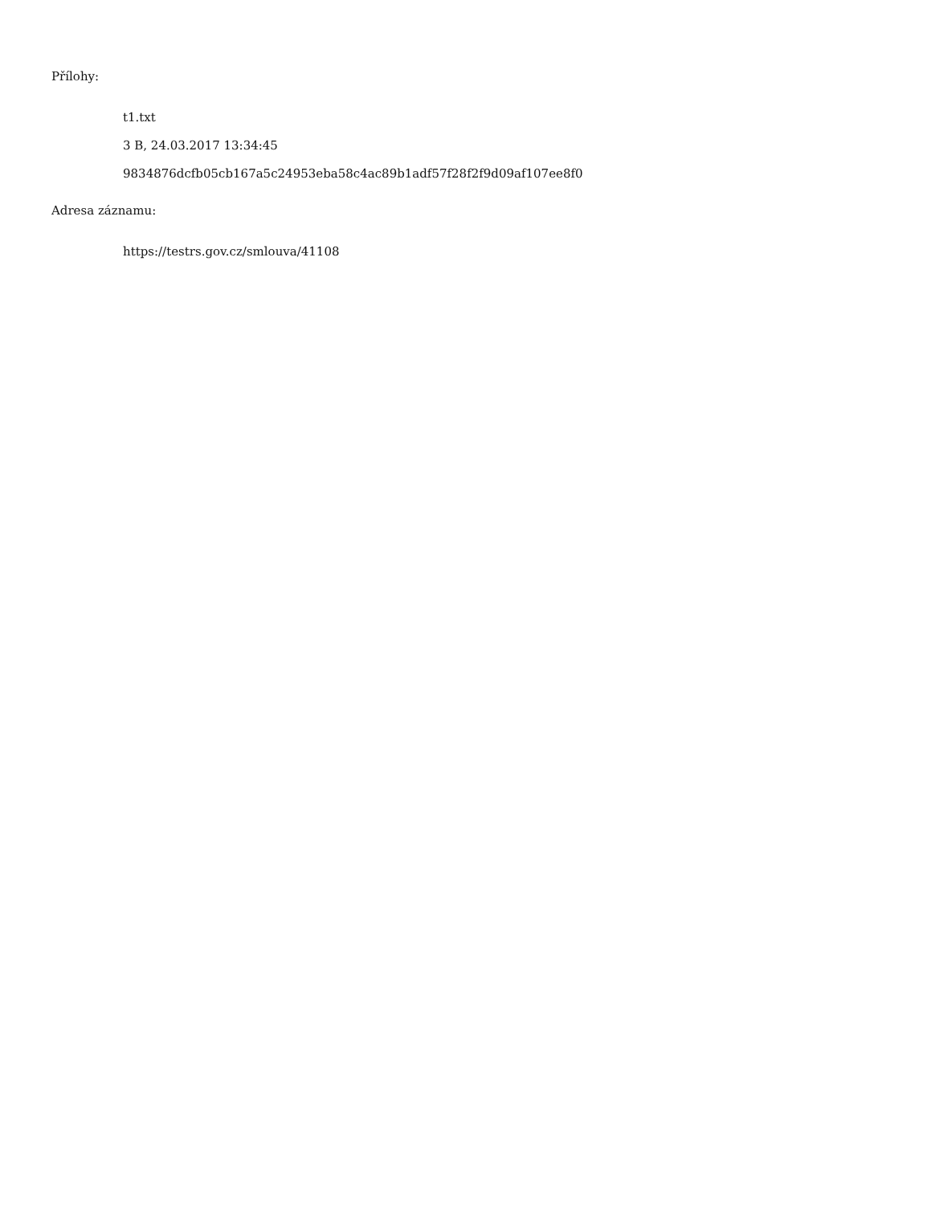Přílohy:
t1.txt
3 B, 24.03.2017 13:34:45
9834876dcfb05cb167a5c24953eba58c4ac89b1adf57f28f2f9d09af107ee8f0
Adresa záznamu:
https://testrs.gov.cz/smlouva/41108